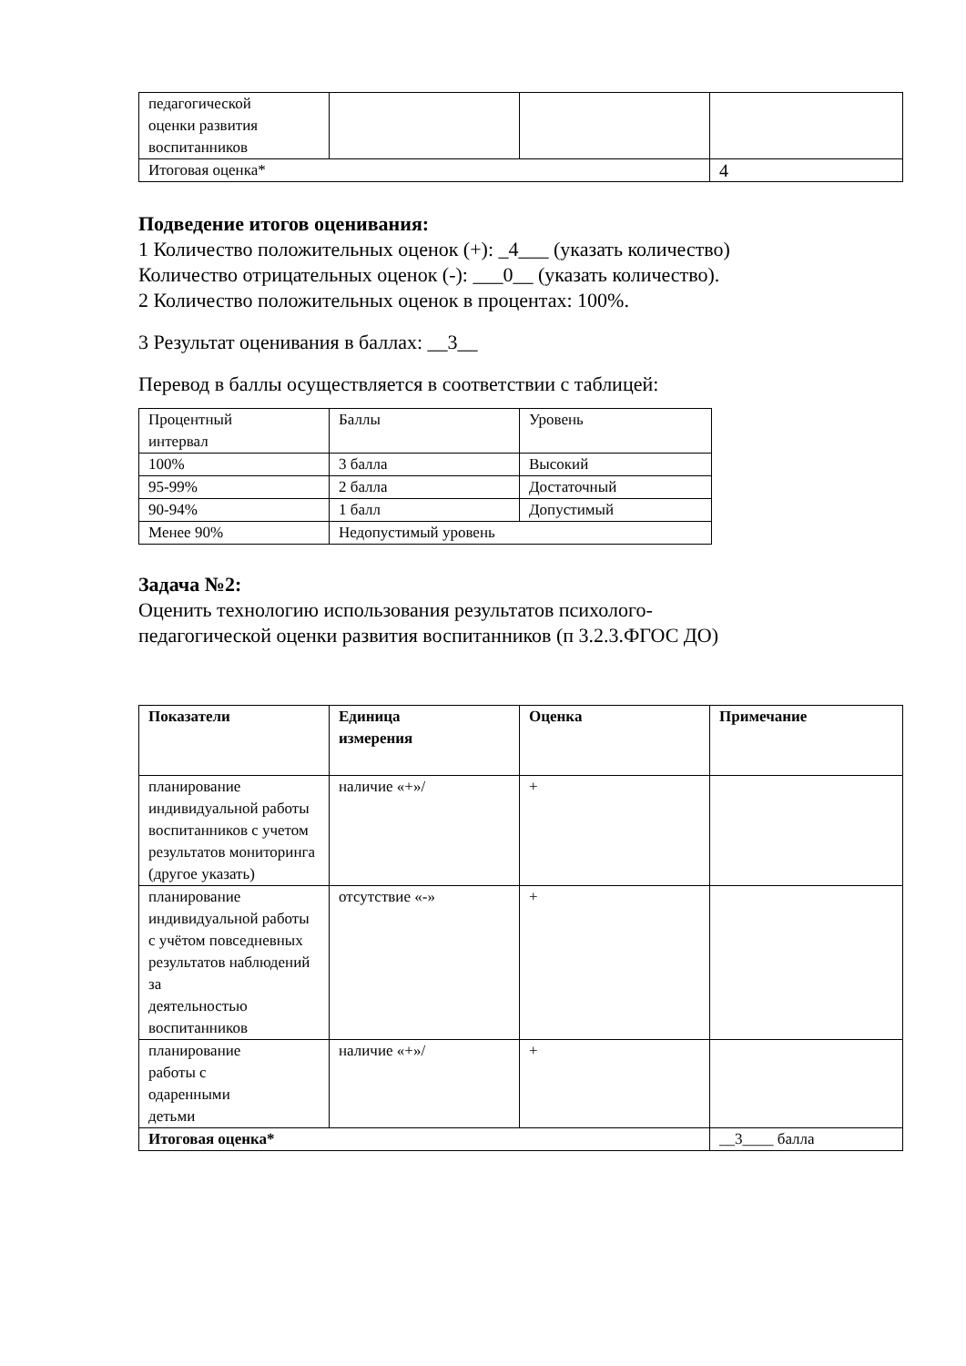| педагогической оценки развития воспитанников | | | |
| Итоговая оценка* | | | 4 |
Подведение итогов оценивания:
1 Количество положительных оценок (+): _4___ (указать количество)
Количество отрицательных оценок (-): ___0__ (указать количество).
2 Количество положительных оценок в процентах: 100%.
3 Результат оценивания в баллах: __3__
Перевод в баллы осуществляется в соответствии с таблицей:
| Процентный интервал | Баллы | Уровень |
| 100% | 3 балла | Высокий |
| 95-99% | 2 балла | Достаточный |
| 90-94% | 1 балл | Допустимый |
| Менее 90% | Недопустимый уровень | |
Задача №2:
Оценить технологию использования результатов психолого-
педагогической оценки развития воспитанников (п 3.2.3.ФГОС ДО)
| Показатели | Единица измерения | Оценка | Примечание |
| --- | --- | --- | --- |
| планирование индивидуальной работы воспитанников с учетом результатов мониторинга (другое указать) | наличие «+»/ | + | |
| планирование индивидуальной работы с учётом повседневных результатов наблюдений за деятельностью воспитанников | отсутствие «-» | + | |
| планирование работы с одаренными детьми | наличие «+»/ | + | |
| Итоговая оценка* | | | __3____ балла |